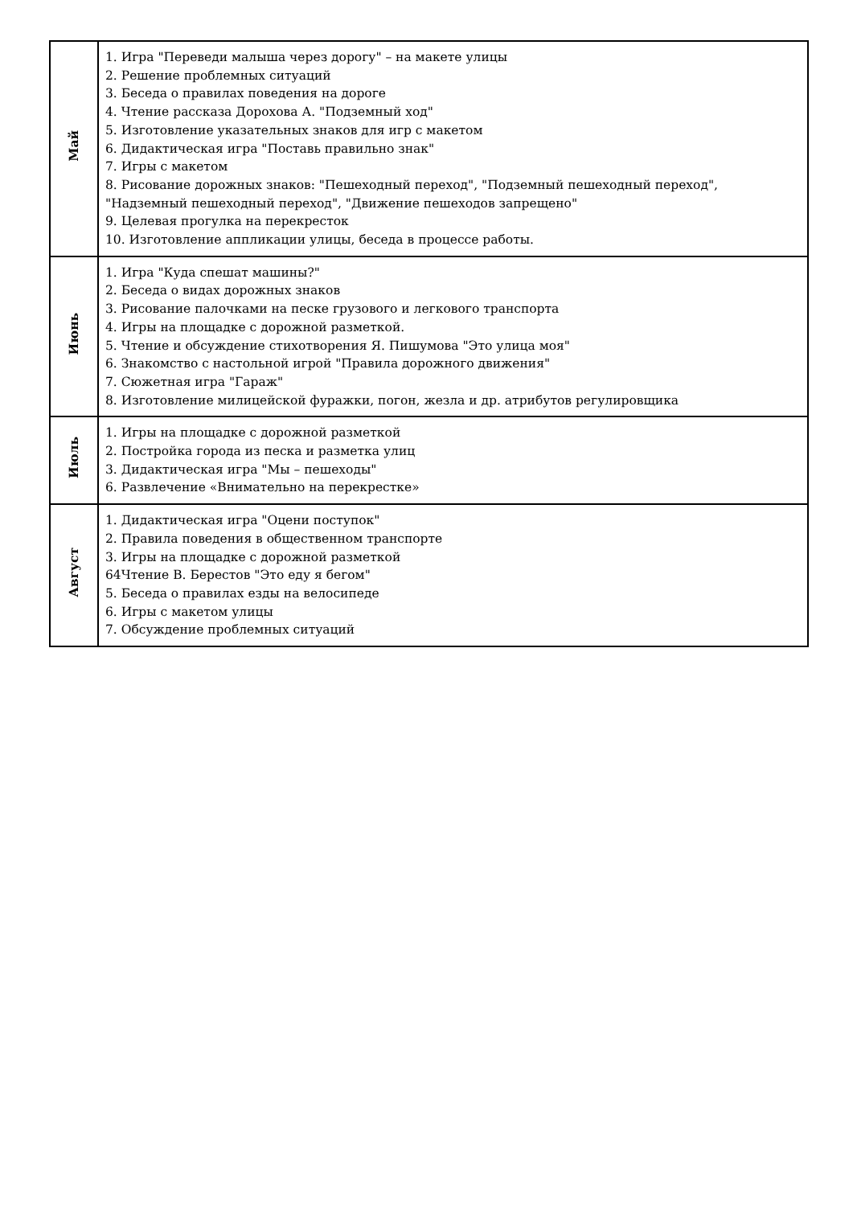| Май | 1. Игра "Переведи малыша через дорогу" – на макете улицы 2. Решение проблемных ситуаций 3. Беседа о правилах поведения на дороге 4. Чтение рассказа Дорохова А. "Подземный ход" 5. Изготовление указательных знаков для игр с макетом 6. Дидактическая игра "Поставь правильно знак" 7. Игры с макетом 8. Рисование дорожных знаков: "Пешеходный переход", "Подземный пешеходный переход", "Надземный пешеходный переход", "Движение пешеходов запрещено" 9. Целевая прогулка на перекресток 10. Изготовление аппликации улицы, беседа в процессе работы. |
| Июнь | 1. Игра "Куда спешат машины?" 2. Беседа о видах дорожных знаков 3. Рисование палочками на песке грузового и легкового транспорта 4. Игры на площадке с дорожной разметкой. 5. Чтение и обсуждение стихотворения Я. Пишумова "Это улица моя" 6. Знакомство с настольной игрой "Правила дорожного движения" 7. Сюжетная игра "Гараж" 8. Изготовление милицейской фуражки, погон, жезла и др. атрибутов регулировщика |
| Июль | 1. Игры на площадке с дорожной разметкой 2. Постройка города из песка и разметка улиц 3. Дидактическая игра "Мы – пешеходы" 6. Развлечение «Внимательно на перекрестке» |
| Август | 1. Дидактическая игра "Оцени поступок" 2. Правила поведения в общественном транспорте 3. Игры на площадке с дорожной разметкой 64Чтение В. Берестов "Это еду я бегом" 5. Беседа о правилах езды на велосипеде 6. Игры с макетом улицы 7. Обсуждение проблемных ситуаций |